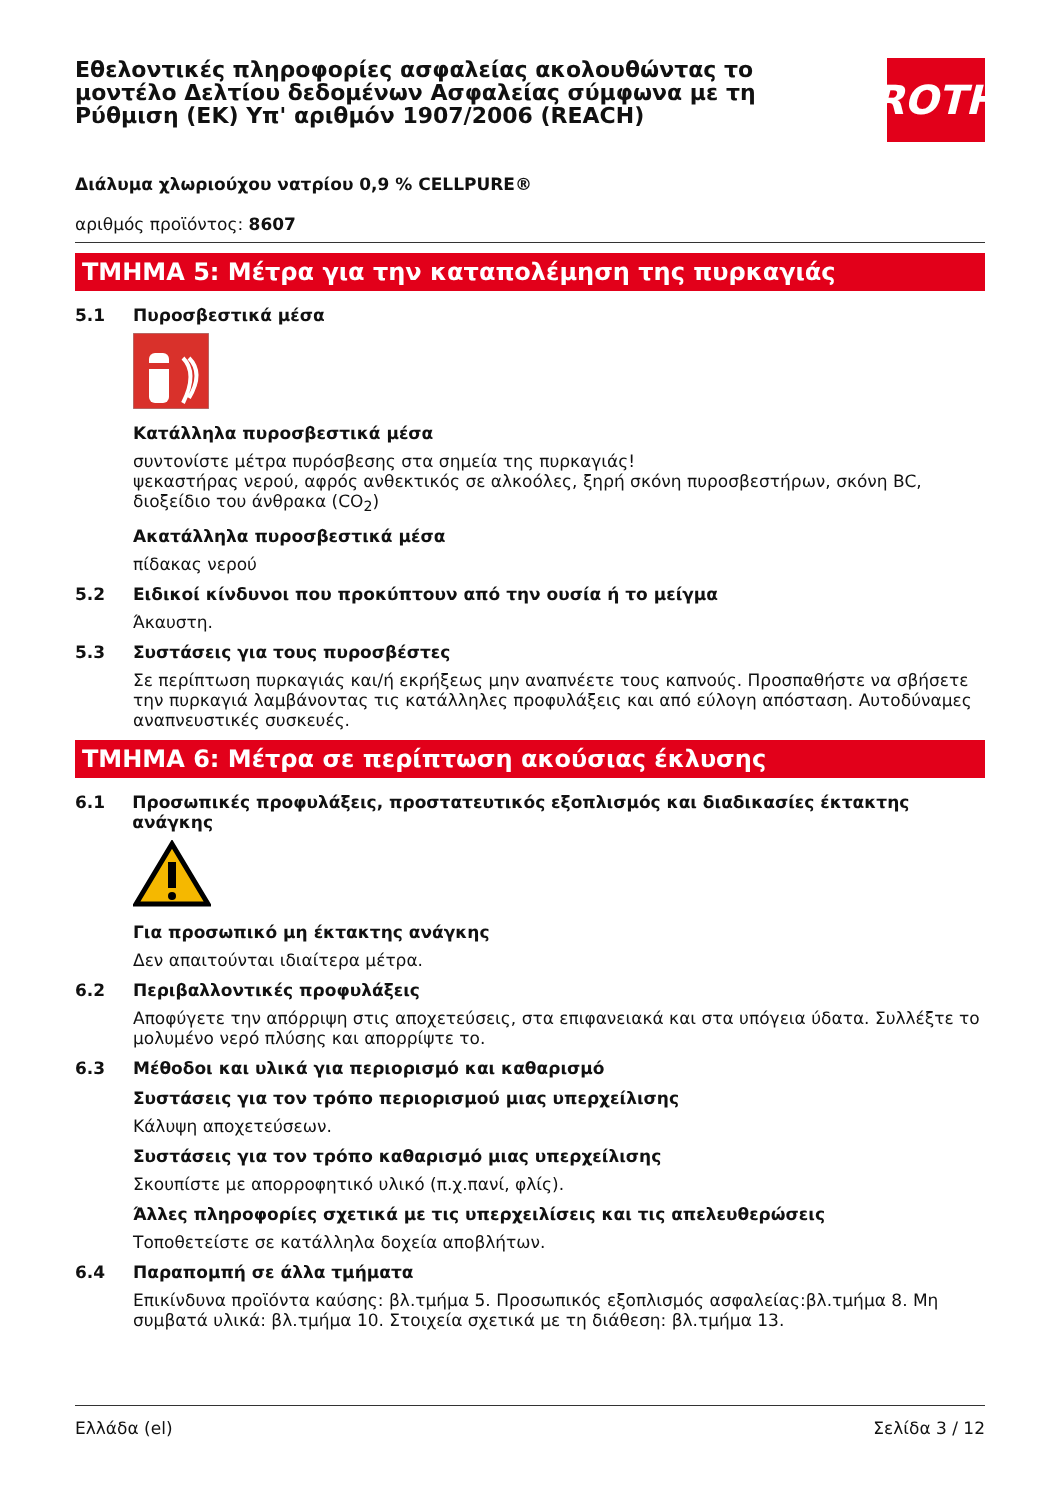Εθελοντικές πληροφορίες ασφαλείας ακολουθώντας το μοντέλο Δελτίου δεδομένων Ασφαλείας σύμφωνα με τη Ρύθμιση (ΕΚ) Υπ' αριθμόν 1907/2006 (REACH)
ROTH
Διάλυμα χλωριούχου νατρίου 0,9 % CELLPURE®
αριθμός προϊόντος: 8607
ΤΜΗΜΑ 5: Μέτρα για την καταπολέμηση της πυρκαγιάς
5.1 Πυροσβεστικά μέσα
Κατάλληλα πυροσβεστικά μέσα
συντονίστε μέτρα πυρόσβεσης στα σημεία της πυρκαγιάς!
ψεκαστήρας νερού, αφρός ανθεκτικός σε αλκοόλες, ξηρή σκόνη πυροσβεστήρων, σκόνη BC, διοξείδιο του άνθρακα (CO<sub>2</sub>)
Ακατάλληλα πυροσβεστικά μέσα
πίδακας νερού
5.2 Ειδικοί κίνδυνοι που προκύπτουν από την ουσία ή το μείγμα
Άκαυστη.
5.3 Συστάσεις για τους πυροσβέστες
Σε περίπτωση πυρκαγιάς και/ή εκρήξεως μην αναπνέετε τους καπνούς. Προσπαθήστε να σβήσετε την πυρκαγιά λαμβάνοντας τις κατάλληλες προφυλάξεις και από εύλογη απόσταση. Αυτοδύναμες αναπνευστικές συσκευές.
ΤΜΗΜΑ 6: Μέτρα σε περίπτωση ακούσιας έκλυσης
6.1 Προσωπικές προφυλάξεις, προστατευτικός εξοπλισμός και διαδικασίες έκτακτης ανάγκης
Για προσωπικό μη έκτακτης ανάγκης
Δεν απαιτούνται ιδιαίτερα μέτρα.
6.2 Περιβαλλοντικές προφυλάξεις
Αποφύγετε την απόρριψη στις αποχετεύσεις, στα επιφανειακά και στα υπόγεια ύδατα. Συλλέξτε το μολυμένο νερό πλύσης και απορρίψτε το.
6.3 Μέθοδοι και υλικά για περιορισμό και καθαρισμό
Συστάσεις για τον τρόπο περιορισμού μιας υπερχείλισης
Κάλυψη αποχετεύσεων.
Συστάσεις για τον τρόπο καθαρισμό μιας υπερχείλισης
Σκουπίστε με απορροφητικό υλικό (π.χ.πανί, φλίς).
Άλλες πληροφορίες σχετικά με τις υπερχειλίσεις και τις απελευθερώσεις
Τοποθετείστε σε κατάλληλα δοχεία αποβλήτων.
6.4 Παραπομπή σε άλλα τμήματα
Επικίνδυνα προϊόντα καύσης: βλ.τμήμα 5. Προσωπικός εξοπλισμός ασφαλείας:βλ.τμήμα 8. Μη συμβατά υλικά: βλ.τμήμα 10. Στοιχεία σχετικά με τη διάθεση: βλ.τμήμα 13.
Ελλάδα (el) Σελίδα 3 / 12